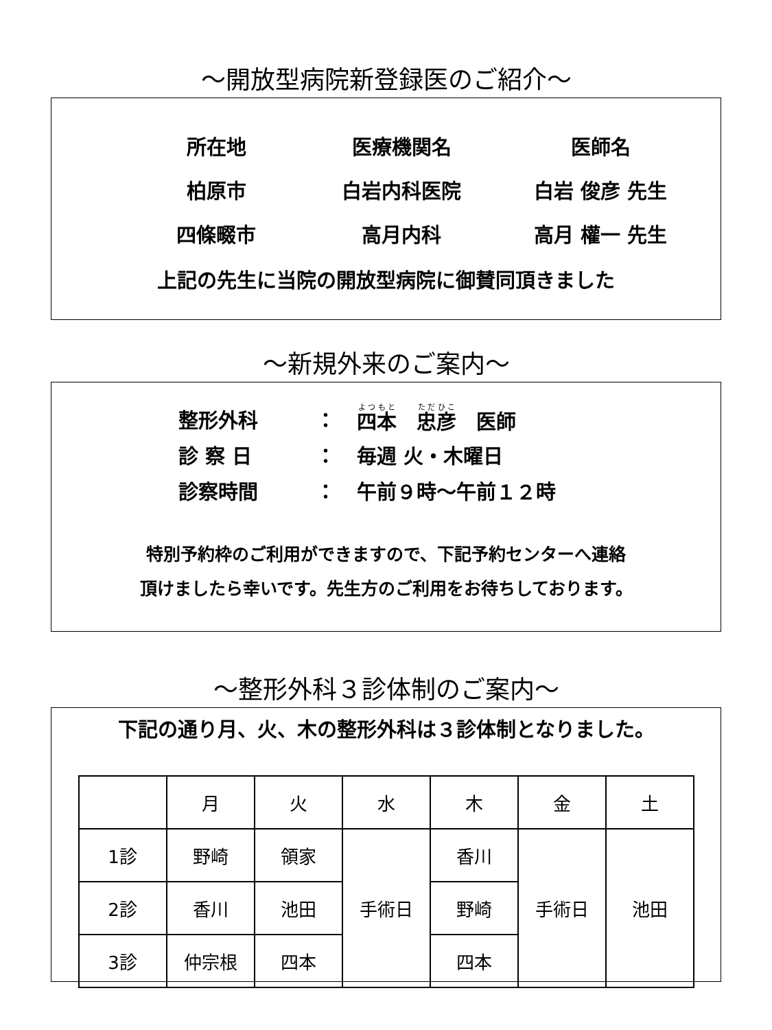～開放型病院新登録医のご紹介～
所在地
医療機関名
医師名
柏原市
白岩内科医院
白岩 俊彦 先生
四條畷市
高月内科
高月 權一 先生
上記の先生に当院の開放型病院に御賛同頂きました
～新規外来のご案内～
整形外科
：
四本　忠彦　医師
診 察 日
：
毎週 火・木曜日
診察時間
：
午前９時～午前１２時
特別予約枠のご利用ができますので、下記予約センターへ連絡
頂けましたら幸いです。先生方のご利用をお待ちしております。
～整形外科３診体制のご案内～
下記の通り月、火、木の整形外科は３診体制となりました。
| | 月 | 火 | 水 | 木 | 金 | 土 |
| 1診 | 野崎 | 領家 | 手術日 | 香川 | 手術日 | 池田 |
| 2診 | 香川 | 池田 | | 野崎 | | |
| 3診 | 仲宗根 | 四本 | | 四本 | | |